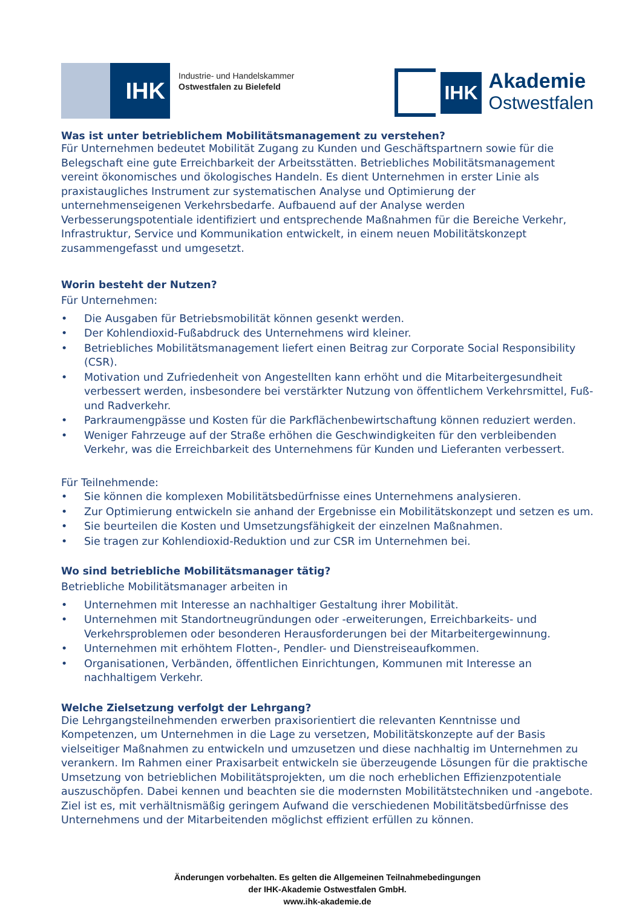IHK
Industrie- und Handelskammer
Ostwestfalen zu Bielefeld
IHK
Akademie
Ostwestfalen
Was ist unter betrieblichem Mobilitätsmanagement zu verstehen?
Für Unternehmen bedeutet Mobilität Zugang zu Kunden und Geschäftspartnern sowie für die Belegschaft eine gute Erreichbarkeit der Arbeitsstätten. Betriebliches Mobilitätsmanagement vereint ökonomisches und ökologisches Handeln. Es dient Unternehmen in erster Linie als praxistaugliches Instrument zur systematischen Analyse und Optimierung der unternehmenseigenen Verkehrsbedarfe. Aufbauend auf der Analyse werden Verbesserungspotentiale identifiziert und entsprechende Maßnahmen für die Bereiche Verkehr, Infrastruktur, Service und Kommunikation entwickelt, in einem neuen Mobilitätskonzept zusammengefasst und umgesetzt.
Worin besteht der Nutzen?
Für Unternehmen:
• Die Ausgaben für Betriebsmobilität können gesenkt werden.
• Der Kohlendioxid-Fußabdruck des Unternehmens wird kleiner.
• Betriebliches Mobilitätsmanagement liefert einen Beitrag zur Corporate Social Responsibility (CSR).
• Motivation und Zufriedenheit von Angestellten kann erhöht und die Mitarbeitergesundheit verbessert werden, insbesondere bei verstärkter Nutzung von öffentlichem Verkehrsmittel, Fuß- und Radverkehr.
• Parkraumengpässe und Kosten für die Parkflächenbewirtschaftung können reduziert werden.
• Weniger Fahrzeuge auf der Straße erhöhen die Geschwindigkeiten für den verbleibenden Verkehr, was die Erreichbarkeit des Unternehmens für Kunden und Lieferanten verbessert.
Für Teilnehmende:
• Sie können die komplexen Mobilitätsbedürfnisse eines Unternehmens analysieren.
• Zur Optimierung entwickeln sie anhand der Ergebnisse ein Mobilitätskonzept und setzen es um.
• Sie beurteilen die Kosten und Umsetzungsfähigkeit der einzelnen Maßnahmen.
• Sie tragen zur Kohlendioxid-Reduktion und zur CSR im Unternehmen bei.
Wo sind betriebliche Mobilitätsmanager tätig?
Betriebliche Mobilitätsmanager arbeiten in
• Unternehmen mit Interesse an nachhaltiger Gestaltung ihrer Mobilität.
• Unternehmen mit Standortneugründungen oder -erweiterungen, Erreichbarkeits- und Verkehrsproblemen oder besonderen Herausforderungen bei der Mitarbeitergewinnung.
• Unternehmen mit erhöhtem Flotten-, Pendler- und Dienstreiseaufkommen.
• Organisationen, Verbänden, öffentlichen Einrichtungen, Kommunen mit Interesse an nachhaltigem Verkehr.
Welche Zielsetzung verfolgt der Lehrgang?
Die Lehrgangsteilnehmenden erwerben praxisorientiert die relevanten Kenntnisse und Kompetenzen, um Unternehmen in die Lage zu versetzen, Mobilitätskonzepte auf der Basis vielseitiger Maßnahmen zu entwickeln und umzusetzen und diese nachhaltig im Unternehmen zu verankern. Im Rahmen einer Praxisarbeit entwickeln sie überzeugende Lösungen für die praktische Umsetzung von betrieblichen Mobilitätsprojekten, um die noch erheblichen Effizienzpotentiale auszuschöpfen. Dabei kennen und beachten sie die modernsten Mobilitätstechniken und -angebote. Ziel ist es, mit verhältnismäßig geringem Aufwand die verschiedenen Mobilitätsbedürfnisse des Unternehmens und der Mitarbeitenden möglichst effizient erfüllen zu können.
Änderungen vorbehalten. Es gelten die Allgemeinen Teilnahmebedingungen
der IHK-Akademie Ostwestfalen GmbH.
www.ihk-akademie.de